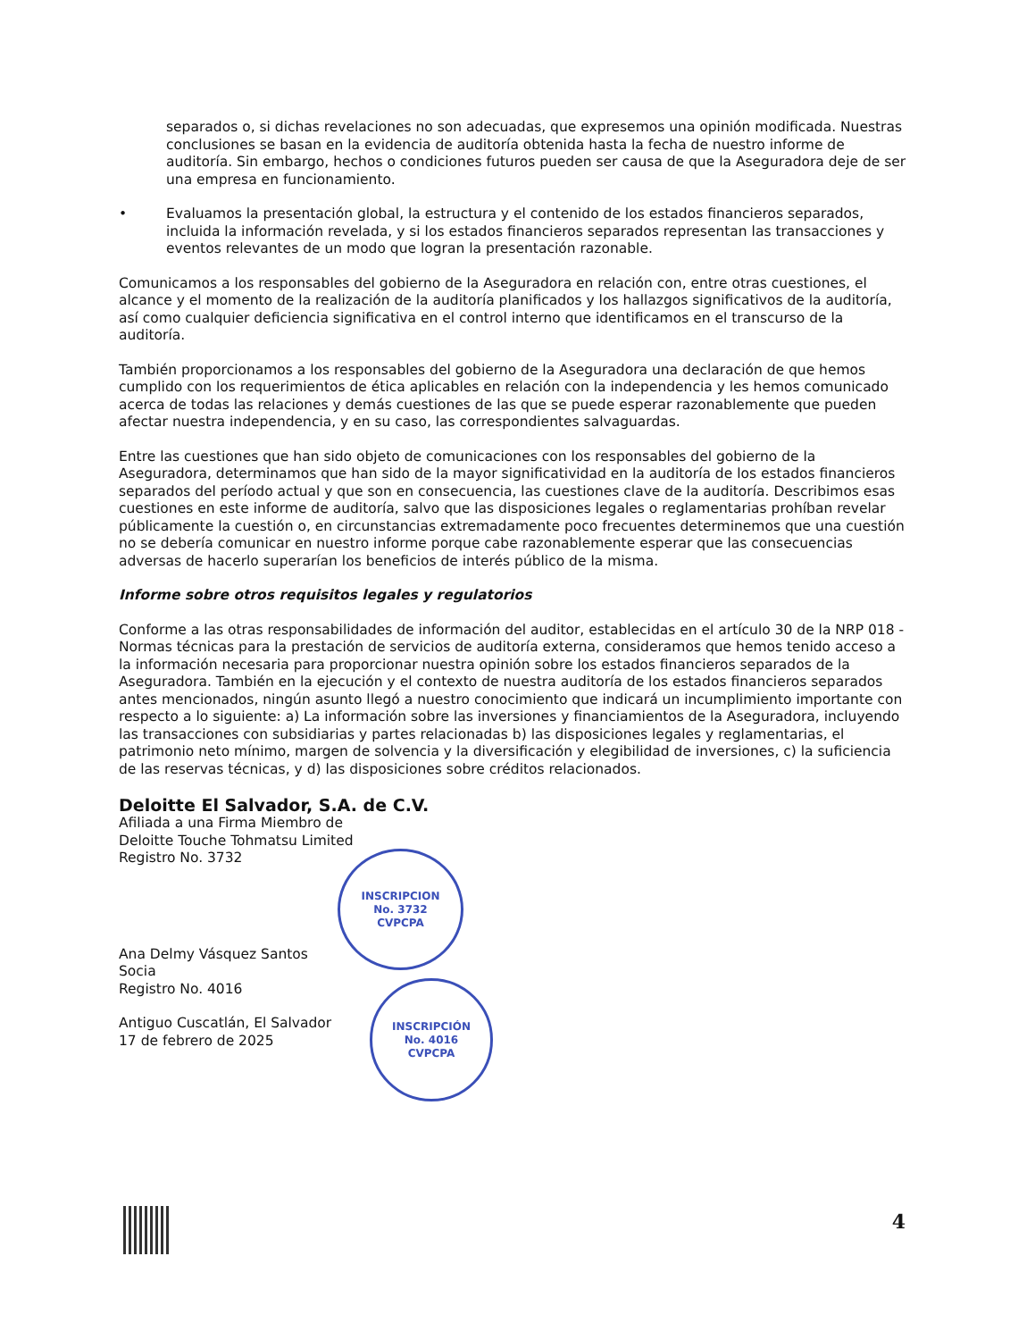separados o, si dichas revelaciones no son adecuadas, que expresemos una opinión modificada. Nuestras conclusiones se basan en la evidencia de auditoría obtenida hasta la fecha de nuestro informe de auditoría. Sin embargo, hechos o condiciones futuros pueden ser causa de que la Aseguradora deje de ser una empresa en funcionamiento.
• Evaluamos la presentación global, la estructura y el contenido de los estados financieros separados, incluida la información revelada, y si los estados financieros separados representan las transacciones y eventos relevantes de un modo que logran la presentación razonable.
Comunicamos a los responsables del gobierno de la Aseguradora en relación con, entre otras cuestiones, el alcance y el momento de la realización de la auditoría planificados y los hallazgos significativos de la auditoría, así como cualquier deficiencia significativa en el control interno que identificamos en el transcurso de la auditoría.
También proporcionamos a los responsables del gobierno de la Aseguradora una declaración de que hemos cumplido con los requerimientos de ética aplicables en relación con la independencia y les hemos comunicado acerca de todas las relaciones y demás cuestiones de las que se puede esperar razonablemente que pueden afectar nuestra independencia, y en su caso, las correspondientes salvaguardas.
Entre las cuestiones que han sido objeto de comunicaciones con los responsables del gobierno de la Aseguradora, determinamos que han sido de la mayor significatividad en la auditoría de los estados financieros separados del período actual y que son en consecuencia, las cuestiones clave de la auditoría. Describimos esas cuestiones en este informe de auditoría, salvo que las disposiciones legales o reglamentarias prohíban revelar públicamente la cuestión o, en circunstancias extremadamente poco frecuentes determinemos que una cuestión no se debería comunicar en nuestro informe porque cabe razonablemente esperar que las consecuencias adversas de hacerlo superarían los beneficios de interés público de la misma.
Informe sobre otros requisitos legales y regulatorios
Conforme a las otras responsabilidades de información del auditor, establecidas en el artículo 30 de la NRP 018 -Normas técnicas para la prestación de servicios de auditoría externa, consideramos que hemos tenido acceso a la información necesaria para proporcionar nuestra opinión sobre los estados financieros separados de la Aseguradora. También en la ejecución y el contexto de nuestra auditoría de los estados financieros separados antes mencionados, ningún asunto llegó a nuestro conocimiento que indicará un incumplimiento importante con respecto a lo siguiente: a) La información sobre las inversiones y financiamientos de la Aseguradora, incluyendo las transacciones con subsidiarias y partes relacionadas b) las disposiciones legales y reglamentarias, el patrimonio neto mínimo, margen de solvencia y la diversificación y elegibilidad de inversiones, c) la suficiencia de las reservas técnicas, y d) las disposiciones sobre créditos relacionados.
Deloitte El Salvador, S.A. de C.V.
Afiliada a una Firma Miembro de
Deloitte Touche Tohmatsu Limited
Registro No. 3732
Ana Delmy Vásquez Santos
Socia
Registro No. 4016
Antiguo Cuscatlán, El Salvador
17 de febrero de 2025
INSCRIPCION
No. 3732
CVPCPA
INSCRIPCIÓN
No. 4016
CVPCPA
4